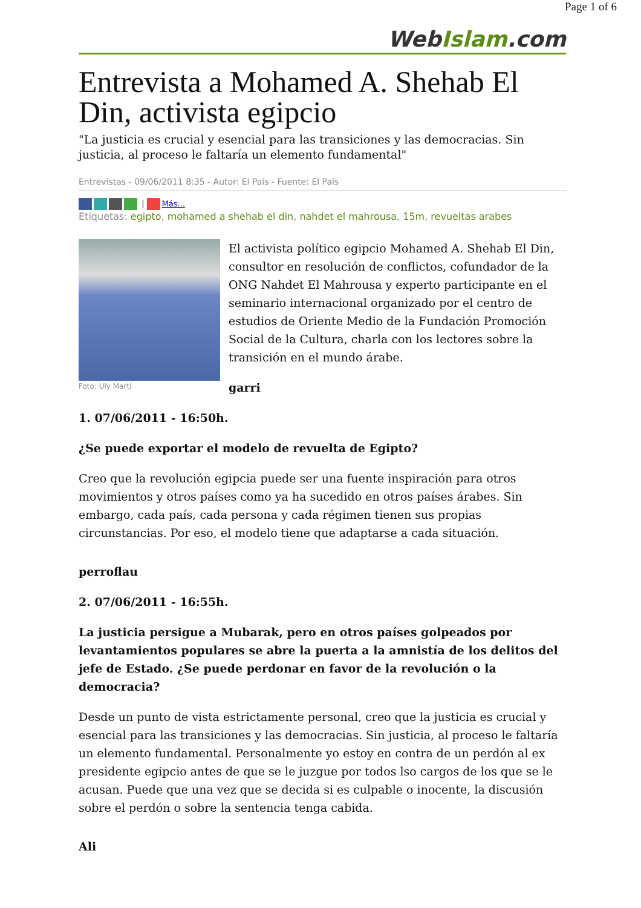Page 1 of 6
WebIslam.com
Entrevista a Mohamed A. Shehab El Din, activista egipcio
"La justicia es crucial y esencial para las transiciones y las democracias. Sin justicia, al proceso le faltaría un elemento fundamental"
Entrevistas - 09/06/2011 8:35 - Autor: El País - Fuente: El País
| Más...
Etiquetas: egipto, mohamed a shehab el din, nahdet el mahrousa, 15m, revueltas arabes
Foto: Uly Martí
El activista político egipcio Mohamed A. Shehab El Din, consultor en resolución de conflictos, cofundador de la ONG Nahdet El Mahrousa y experto participante en el seminario internacional organizado por el centro de estudios de Oriente Medio de la Fundación Promoción Social de la Cultura, charla con los lectores sobre la transición en el mundo árabe.
garri
1. 07/06/2011 - 16:50h.
¿Se puede exportar el modelo de revuelta de Egipto?
Creo que la revolución egipcia puede ser una fuente inspiración para otros movimientos y otros países como ya ha sucedido en otros países árabes. Sin embargo, cada país, cada persona y cada régimen tienen sus propias circunstancias. Por eso, el modelo tiene que adaptarse a cada situación.
perroflau
2. 07/06/2011 - 16:55h.
La justicia persigue a Mubarak, pero en otros países golpeados por levantamientos populares se abre la puerta a la amnistía de los delitos del jefe de Estado. ¿Se puede perdonar en favor de la revolución o la democracia?
Desde un punto de vista estrictamente personal, creo que la justicia es crucial y esencial para las transiciones y las democracias. Sin justicia, al proceso le faltaría un elemento fundamental. Personalmente yo estoy en contra de un perdón al ex presidente egipcio antes de que se le juzgue por todos lso cargos de los que se le acusan. Puede que una vez que se decida si es culpable o inocente, la discusión sobre el perdón o sobre la sentencia tenga cabida.
Ali